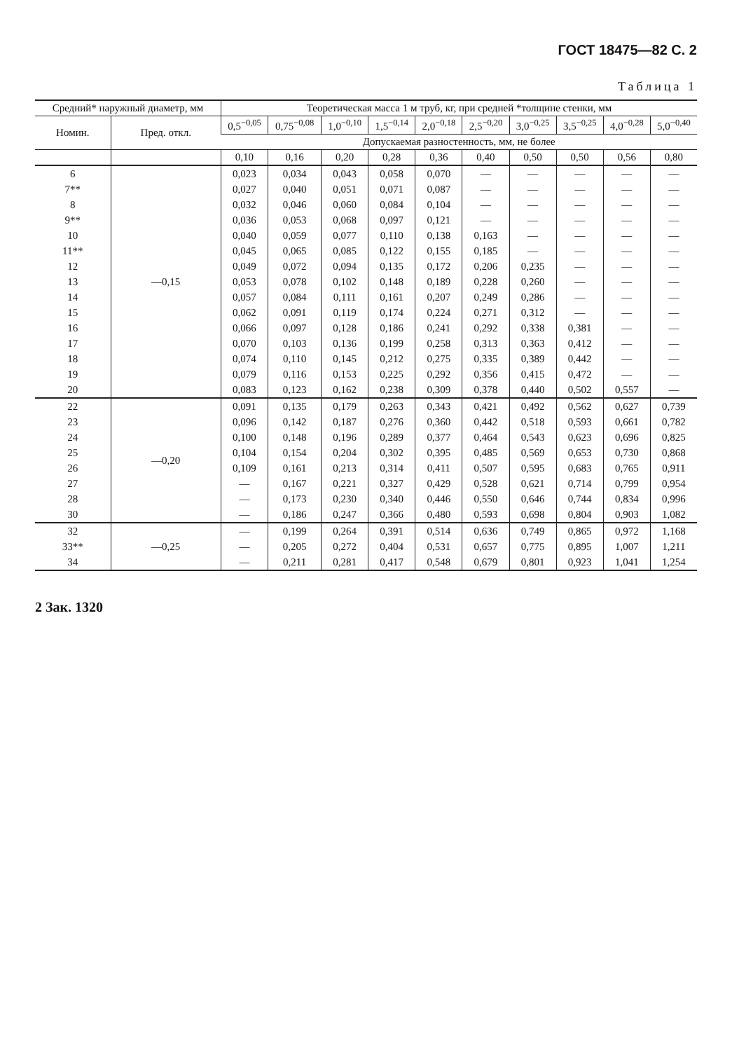ГОСТ 18475—82 С. 2
Таблица 1
| Средний* наружный диаметр, мм | | Теоретическая масса 1 м труб, кг, при средней *толщине стенки, мм | | | | | | | | | |
| --- | --- | --- | --- | --- | --- | --- | --- | --- | --- | --- | --- |
| Номин. | Пред. откл. | 0,5<sup>−0,05</sup> | 0,75<sup>−0,08</sup> | 1,0<sup>−0,10</sup> | 1,5<sup>−0,14</sup> | 2,0<sup>−0,18</sup> | 2,5<sup>−0,20</sup> | 3,0<sup>−0,25</sup> | 3,5<sup>−0,25</sup> | 4,0<sup>−0,28</sup> | 5,0<sup>−0,40</sup> |
| | | Допускаемая разностенность, мм, не более | | | | | | | | | |
| | | 0,10 | 0,16 | 0,20 | 0,28 | 0,36 | 0,40 | 0,50 | 0,50 | 0,56 | 0,80 |
| 6 | —0,15 | 0,023 | 0,034 | 0,043 | 0,058 | 0,070 | — | — | — | — | — |
| 7** | | 0,027 | 0,040 | 0,051 | 0,071 | 0,087 | — | — | — | — | — |
| 8 | | 0,032 | 0,046 | 0,060 | 0,084 | 0,104 | — | — | — | — | — |
| 9** | | 0,036 | 0,053 | 0,068 | 0,097 | 0,121 | — | — | — | — | — |
| 10 | | 0,040 | 0,059 | 0,077 | 0,110 | 0,138 | 0,163 | — | — | — | — |
| 11** | | 0,045 | 0,065 | 0,085 | 0,122 | 0,155 | 0,185 | — | — | — | — |
| 12 | | 0,049 | 0,072 | 0,094 | 0,135 | 0,172 | 0,206 | 0,235 | — | — | — |
| 13 | | 0,053 | 0,078 | 0,102 | 0,148 | 0,189 | 0,228 | 0,260 | — | — | — |
| 14 | | 0,057 | 0,084 | 0,111 | 0,161 | 0,207 | 0,249 | 0,286 | — | — | — |
| 15 | | 0,062 | 0,091 | 0,119 | 0,174 | 0,224 | 0,271 | 0,312 | — | — | — |
| 16 | | 0,066 | 0,097 | 0,128 | 0,186 | 0,241 | 0,292 | 0,338 | 0,381 | — | — |
| 17 | | 0,070 | 0,103 | 0,136 | 0,199 | 0,258 | 0,313 | 0,363 | 0,412 | — | — |
| 18 | | 0,074 | 0,110 | 0,145 | 0,212 | 0,275 | 0,335 | 0,389 | 0,442 | — | — |
| 19 | | 0,079 | 0,116 | 0,153 | 0,225 | 0,292 | 0,356 | 0,415 | 0,472 | — | — |
| 20 | | 0,083 | 0,123 | 0,162 | 0,238 | 0,309 | 0,378 | 0,440 | 0,502 | 0,557 | — |
| 22 | —0,20 | 0,091 | 0,135 | 0,179 | 0,263 | 0,343 | 0,421 | 0,492 | 0,562 | 0,627 | 0,739 |
| 23 | | 0,096 | 0,142 | 0,187 | 0,276 | 0,360 | 0,442 | 0,518 | 0,593 | 0,661 | 0,782 |
| 24 | | 0,100 | 0,148 | 0,196 | 0,289 | 0,377 | 0,464 | 0,543 | 0,623 | 0,696 | 0,825 |
| 25 | | 0,104 | 0,154 | 0,204 | 0,302 | 0,395 | 0,485 | 0,569 | 0,653 | 0,730 | 0,868 |
| 26 | | 0,109 | 0,161 | 0,213 | 0,314 | 0,411 | 0,507 | 0,595 | 0,683 | 0,765 | 0,911 |
| 27 | | — | 0,167 | 0,221 | 0,327 | 0,429 | 0,528 | 0,621 | 0,714 | 0,799 | 0,954 |
| 28 | | — | 0,173 | 0,230 | 0,340 | 0,446 | 0,550 | 0,646 | 0,744 | 0,834 | 0,996 |
| 30 | | — | 0,186 | 0,247 | 0,366 | 0,480 | 0,593 | 0,698 | 0,804 | 0,903 | 1,082 |
| 32 | —0,25 | — | 0,199 | 0,264 | 0,391 | 0,514 | 0,636 | 0,749 | 0,865 | 0,972 | 1,168 |
| 33** | | — | 0,205 | 0,272 | 0,404 | 0,531 | 0,657 | 0,775 | 0,895 | 1,007 | 1,211 |
| 34 | | — | 0,211 | 0,281 | 0,417 | 0,548 | 0,679 | 0,801 | 0,923 | 1,041 | 1,254 |
2 Зак. 1320